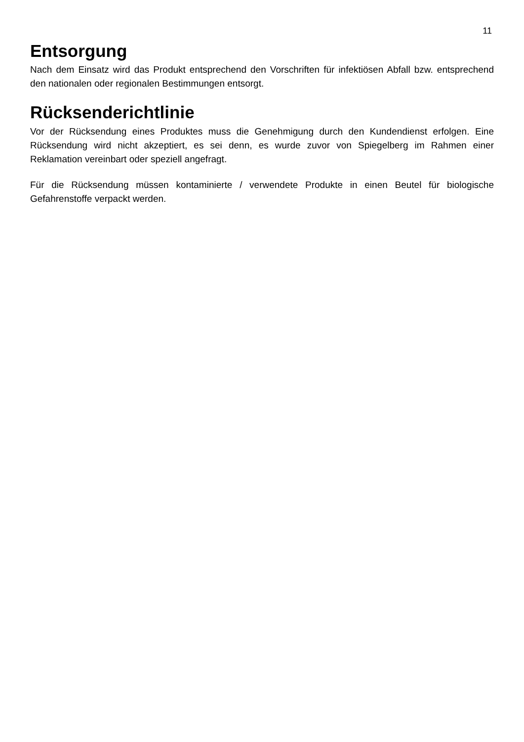11
Entsorgung
Nach dem Einsatz wird das Produkt entsprechend den Vorschriften für infektiösen Abfall bzw. entsprechend den nationalen oder regionalen Bestimmungen entsorgt.
Rücksenderichtlinie
Vor der Rücksendung eines Produktes muss die Genehmigung durch den Kundendienst erfolgen. Eine Rücksendung wird nicht akzeptiert, es sei denn, es wurde zuvor von Spiegelberg im Rahmen einer Reklamation vereinbart oder speziell angefragt.
Für die Rücksendung müssen kontaminierte / verwendete Produkte in einen Beutel für biologische Gefahrenstoffe verpackt werden.